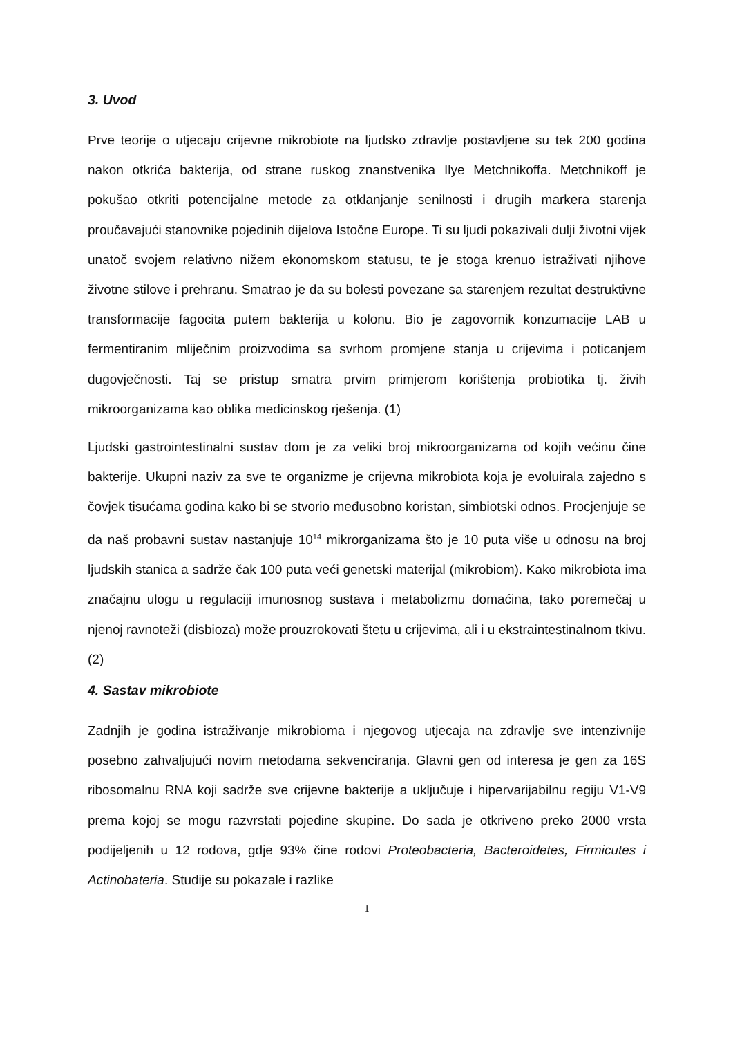3. Uvod
Prve teorije o utjecaju crijevne mikrobiote na ljudsko zdravlje postavljene su tek 200 godina nakon otkrića bakterija, od strane ruskog znanstvenika Ilye Metchnikoffa. Metchnikoff je pokušao otkriti potencijalne metode za otklanjanje senilnosti i drugih markera starenja proučavajući stanovnike pojedinih dijelova Istočne Europe. Ti su ljudi pokazivali dulji životni vijek unatoč svojem relativno nižem ekonomskom statusu, te je stoga krenuo istraživati njihove životne stilove i prehranu. Smatrao je da su bolesti povezane sa starenjem rezultat destruktivne transformacije fagocita putem bakterija u kolonu. Bio je zagovornik konzumacije LAB u fermentiranim mliječnim proizvodima sa svrhom promjene stanja u crijevima i poticanjem dugovječnosti. Taj se pristup smatra prvim primjerom korištenja probiotika tj. živih mikroorganizama kao oblika medicinskog rješenja. (1)
Ljudski gastrointestinalni sustav dom je za veliki broj mikroorganizama od kojih većinu čine bakterije. Ukupni naziv za sve te organizme je crijevna mikrobiota koja je evoluirala zajedno s čovjek tisućama godina kako bi se stvorio međusobno koristan, simbiotski odnos. Procjenjuje se da naš probavni sustav nastanjuje 10<sup>14</sup> mikrorganizama što je 10 puta više u odnosu na broj ljudskih stanica a sadrže čak 100 puta veći genetski materijal (mikrobiom). Kako mikrobiota ima značajnu ulogu u regulaciji imunosnog sustava i metabolizmu domaćina, tako poremečaj u njenoj ravnoteži (disbioza) može prouzrokovati štetu u crijevima, ali i u ekstraintestinalnom tkivu.(2)
4. Sastav mikrobiote
Zadnjih je godina istraživanje mikrobioma i njegovog utjecaja na zdravlje sve intenzivnije posebno zahvaljujući novim metodama sekvenciranja. Glavni gen od interesa je gen za 16S ribosomalnu RNA koji sadrže sve crijevne bakterije a uključuje i hipervarijabilnu regiju V1-V9 prema kojoj se mogu razvrstati pojedine skupine. Do sada je otkriveno preko 2000 vrsta podijeljenih u 12 rodova, gdje 93% čine rodovi Proteobacteria, Bacteroidetes, Firmicutes i Actinobateria. Studije su pokazale i razlike
1